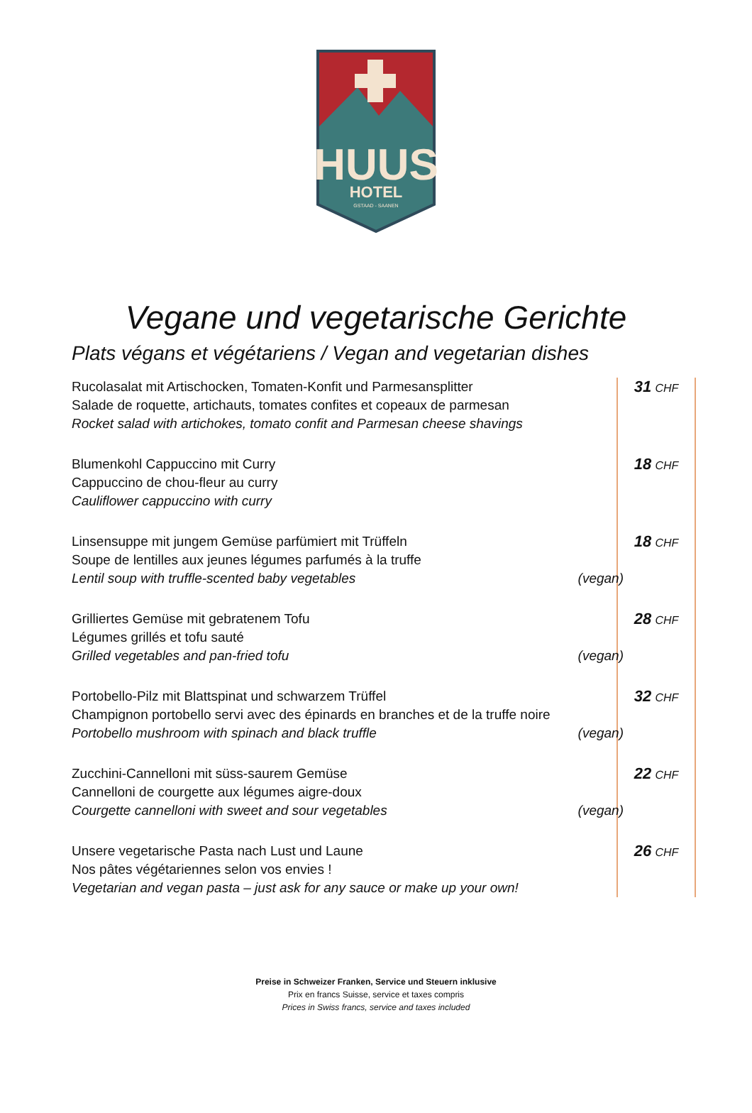HUUS
HOTEL
GSTAAD - SAANEN
Vegane und vegetarische Gerichte
Plats végans et végétariens / Vegan and vegetarian dishes
| Rucolasalat mit Artischocken, Tomaten-Konfit und Parmesansplitter Salade de roquette, artichauts, tomates confites et copeaux de parmesan Rocket salad with artichokes, tomato confit and Parmesan cheese shavings | 31 CHF |
| Blumenkohl Cappuccino mit Curry Cappuccino de chou-fleur au curry Cauliflower cappuccino with curry | 18 CHF |
| Linsensuppe mit jungem Gemüse parfümiert mit Trüffeln Soupe de lentilles aux jeunes légumes parfumés à la truffe Lentil soup with truffle-scented baby vegetables (vegan) | 18 CHF |
| Grilliertes Gemüse mit gebratenem Tofu Légumes grillés et tofu sauté Grilled vegetables and pan-fried tofu (vegan) | 28 CHF |
| Portobello-Pilz mit Blattspinat und schwarzem Trüffel Champignon portobello servi avec des épinards en branches et de la truffe noire Portobello mushroom with spinach and black truffle (vegan) | 32 CHF |
| Zucchini-Cannelloni mit süss-saurem Gemüse Cannelloni de courgette aux légumes aigre-doux Courgette cannelloni with sweet and sour vegetables (vegan) | 22 CHF |
| Unsere vegetarische Pasta nach Lust und Laune Nos pâtes végétariennes selon vos envies ! Vegetarian and vegan pasta – just ask for any sauce or make up your own! | 26 CHF |
Preise in Schweizer Franken, Service und Steuern inklusive
Prix en francs Suisse, service et taxes compris
Prices in Swiss francs, service and taxes included